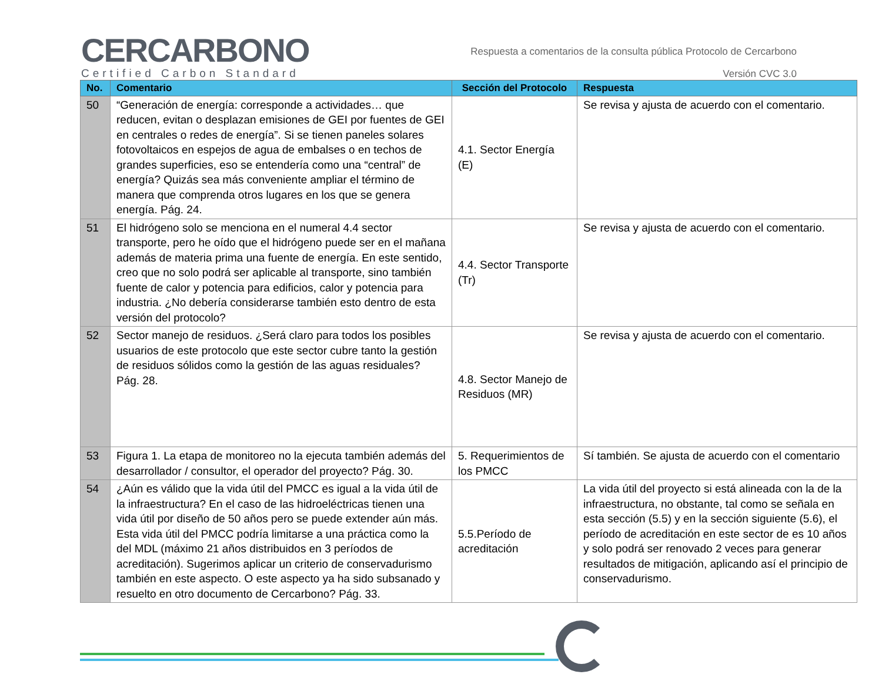CERCARBONO
Certified Carbon Standard
Respuesta a comentarios de la consulta pública Protocolo de Cercarbono
Versión CVC 3.0
| No. | Comentario | Sección del Protocolo | Respuesta |
| --- | --- | --- | --- |
| 50 | “Generación de energía: corresponde a actividades… que reducen, evitan o desplazan emisiones de GEI por fuentes de GEI en centrales o redes de energía”. Si se tienen paneles solares fotovoltaicos en espejos de agua de embalses o en techos de grandes superficies, eso se entendería como una “central” de energía? Quizás sea más conveniente ampliar el término de manera que comprenda otros lugares en los que se genera energía. Pág. 24. | 4.1. Sector Energía (E) | Se revisa y ajusta de acuerdo con el comentario. |
| 51 | El hidrógeno solo se menciona en el numeral 4.4 sector transporte, pero he oído que el hidrógeno puede ser en el mañana además de materia prima una fuente de energía. En este sentido, creo que no solo podrá ser aplicable al transporte, sino también fuente de calor y potencia para edificios, calor y potencia para industria. ¿No debería considerarse también esto dentro de esta versión del protocolo? | 4.4. Sector Transporte (Tr) | Se revisa y ajusta de acuerdo con el comentario. |
| 52 | Sector manejo de residuos. ¿Será claro para todos los posibles usuarios de este protocolo que este sector cubre tanto la gestión de residuos sólidos como la gestión de las aguas residuales? Pág. 28. | 4.8. Sector Manejo de Residuos (MR) | Se revisa y ajusta de acuerdo con el comentario. |
| 53 | Figura 1. La etapa de monitoreo no la ejecuta también además del desarrollador / consultor, el operador del proyecto? Pág. 30. | 5. Requerimientos de los PMCC | Sí también. Se ajusta de acuerdo con el comentario |
| 54 | ¿Aún es válido que la vida útil del PMCC es igual a la vida útil de la infraestructura? En el caso de las hidroeléctricas tienen una vida útil por diseño de 50 años pero se puede extender aún más. Esta vida útil del PMCC podría limitarse a una práctica como la del MDL (máximo 21 años distribuidos en 3 períodos de acreditación). Sugerimos aplicar un criterio de conservadurismo también en este aspecto. O este aspecto ya ha sido subsanado y resuelto en otro documento de Cercarbono? Pág. 33. | 5.5.Período de acreditación | La vida útil del proyecto si está alineada con la de la infraestructura, no obstante, tal como se señala en esta sección (5.5) y en la sección siguiente (5.6), el período de acreditación en este sector de es 10 años y solo podrá ser renovado 2 veces para generar resultados de mitigación, aplicando así el principio de conservadurismo. |